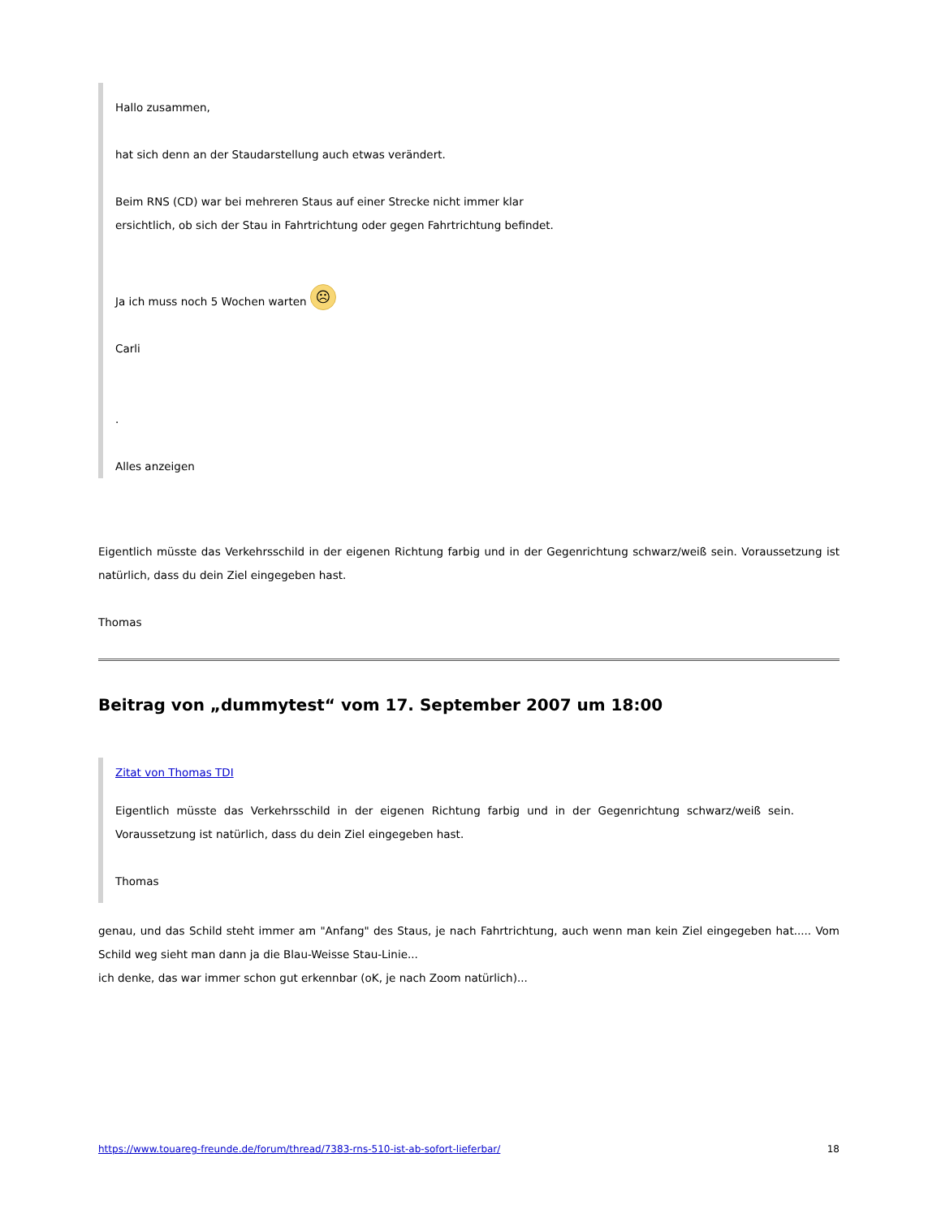Hallo zusammen,
hat sich denn an der Staudarstellung auch etwas verändert.
Beim RNS (CD) war bei mehreren Staus auf einer Strecke nicht immer klar
ersichtlich, ob sich der Stau in Fahrtrichtung oder gegen Fahrtrichtung befindet.
Ja ich muss noch 5 Wochen warten ☹
Carli
.
Alles anzeigen
Eigentlich müsste das Verkehrsschild in der eigenen Richtung farbig und in der Gegenrichtung schwarz/weiß sein. Voraussetzung ist natürlich, dass du dein Ziel eingegeben hast.
Thomas
Beitrag von „dummytest“ vom 17. September 2007 um 18:00
Zitat von Thomas TDI
Eigentlich müsste das Verkehrsschild in der eigenen Richtung farbig und in der Gegenrichtung schwarz/weiß sein. Voraussetzung ist natürlich, dass du dein Ziel eingegeben hast.
Thomas
genau, und das Schild steht immer am "Anfang" des Staus, je nach Fahrtrichtung, auch wenn man kein Ziel eingegeben hat..... Vom Schild weg sieht man dann ja die Blau-Weisse Stau-Linie...
ich denke, das war immer schon gut erkennbar (oK, je nach Zoom natürlich)...
https://www.touareg-freunde.de/forum/thread/7383-rns-510-ist-ab-sofort-lieferbar/ 18